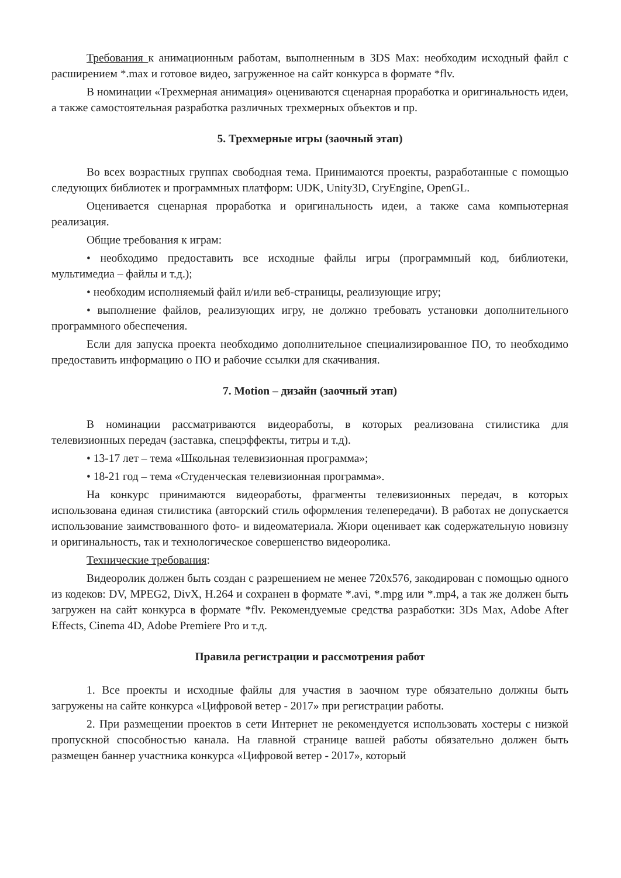Требования к анимационным работам, выполненным в 3DS Max: необходим исходный файл с расширением *.max и готовое видео, загруженное на сайт конкурса в формате *flv.
В номинации «Трехмерная анимация» оцениваются сценарная проработка и оригинальность идеи, а также самостоятельная разработка различных трехмерных объектов и пр.
5. Трехмерные игры (заочный этап)
Во всех возрастных группах свободная тема. Принимаются проекты, разработанные с помощью следующих библиотек и программных платформ: UDK, Unity3D, CryEngine, OpenGL.
Оценивается сценарная проработка и оригинальность идеи, а также сама компьютерная реализация.
Общие требования к играм:
• необходимо предоставить все исходные файлы игры (программный код, библиотеки, мультимедиа – файлы и т.д.);
• необходим исполняемый файл и/или веб-страницы, реализующие игру;
• выполнение файлов, реализующих игру, не должно требовать установки дополнительного программного обеспечения.
Если для запуска проекта необходимо дополнительное специализированное ПО, то необходимо предоставить информацию о ПО и рабочие ссылки для скачивания.
7. Motion – дизайн (заочный этап)
В номинации рассматриваются видеоработы, в которых реализована стилистика для телевизионных передач (заставка, спецэффекты, титры и т.д).
• 13-17 лет – тема «Школьная телевизионная программа»;
• 18-21 год – тема «Студенческая телевизионная программа».
На конкурс принимаются видеоработы, фрагменты телевизионных передач, в которых использована единая стилистика (авторский стиль оформления телепередачи). В работах не допускается использование заимствованного фото- и видеоматериала. Жюри оценивает как содержательную новизну и оригинальность, так и технологическое совершенство видеоролика.
Технические требования:
Видеоролик должен быть создан с разрешением не менее 720x576, закодирован с помощью одного из кодеков: DV, MPEG2, DivX, H.264 и сохранен в формате *.avi, *.mpg или *.mp4, а так же должен быть загружен на сайт конкурса в формате *flv. Рекомендуемые средства разработки: 3Ds Max, Adobe After Effects, Cinema 4D, Adobe Premiere Pro и т.д.
Правила регистрации и рассмотрения работ
1. Все проекты и исходные файлы для участия в заочном туре обязательно должны быть загружены на сайте конкурса «Цифровой ветер - 2017» при регистрации работы.
2. При размещении проектов в сети Интернет не рекомендуется использовать хостеры с низкой пропускной способностью канала. На главной странице вашей работы обязательно должен быть размещен баннер участника конкурса «Цифровой ветер - 2017», который